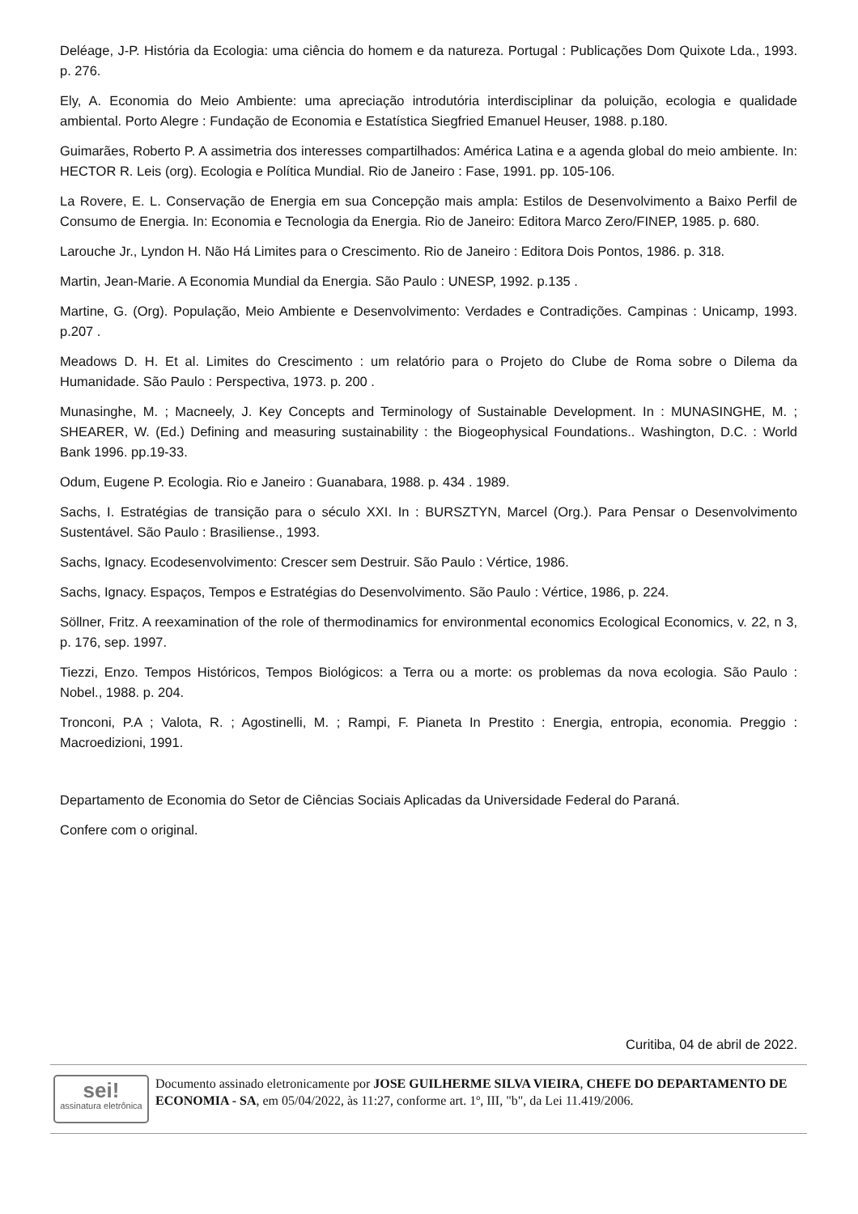Deléage, J-P. História da Ecologia: uma ciência do homem e da natureza. Portugal : Publicações Dom Quixote Lda., 1993. p. 276.
Ely, A. Economia do Meio Ambiente: uma apreciação introdutória interdisciplinar da poluição, ecologia e qualidade ambiental. Porto Alegre : Fundação de Economia e Estatística Siegfried Emanuel Heuser, 1988. p.180.
Guimarães, Roberto P. A assimetria dos interesses compartilhados: América Latina e a agenda global do meio ambiente. In: HECTOR R. Leis (org). Ecologia e Política Mundial. Rio de Janeiro : Fase, 1991. pp. 105-106.
La Rovere, E. L. Conservação de Energia em sua Concepção mais ampla: Estilos de Desenvolvimento a Baixo Perfil de Consumo de Energia. In: Economia e Tecnologia da Energia. Rio de Janeiro: Editora Marco Zero/FINEP, 1985. p. 680.
Larouche Jr., Lyndon H. Não Há Limites para o Crescimento. Rio de Janeiro : Editora Dois Pontos, 1986. p. 318.
Martin, Jean-Marie. A Economia Mundial da Energia. São Paulo : UNESP, 1992. p.135 .
Martine, G. (Org). População, Meio Ambiente e Desenvolvimento: Verdades e Contradições. Campinas : Unicamp, 1993. p.207 .
Meadows D. H. Et al. Limites do Crescimento : um relatório para o Projeto do Clube de Roma sobre o Dilema da Humanidade. São Paulo : Perspectiva, 1973. p. 200 .
Munasinghe, M. ; Macneely, J. Key Concepts and Terminology of Sustainable Development. In : MUNASINGHE, M. ; SHEARER, W. (Ed.) Defining and measuring sustainability : the Biogeophysical Foundations.. Washington, D.C. : World Bank 1996. pp.19-33.
Odum, Eugene P. Ecologia. Rio e Janeiro : Guanabara, 1988. p. 434 . 1989.
Sachs, I. Estratégias de transição para o século XXI. In : BURSZTYN, Marcel (Org.). Para Pensar o Desenvolvimento Sustentável. São Paulo : Brasiliense., 1993.
Sachs, Ignacy. Ecodesenvolvimento: Crescer sem Destruir. São Paulo : Vértice, 1986.
Sachs, Ignacy. Espaços, Tempos e Estratégias do Desenvolvimento. São Paulo : Vértice, 1986, p. 224.
Söllner, Fritz. A reexamination of the role of thermodinamics for environmental economics Ecological Economics, v. 22, n 3, p. 176, sep. 1997.
Tiezzi, Enzo. Tempos Históricos, Tempos Biológicos: a Terra ou a morte: os problemas da nova ecologia. São Paulo : Nobel., 1988. p. 204.
Tronconi, P.A ; Valota, R. ; Agostinelli, M. ; Rampi, F. Pianeta In Prestito : Energia, entropia, economia. Preggio : Macroedizioni, 1991.
Departamento de Economia do Setor de Ciências Sociais Aplicadas da Universidade Federal do Paraná.
Confere com o original.
Curitiba, 04 de abril de 2022.
sei!
assinatura eletrônica
Documento assinado eletronicamente por JOSE GUILHERME SILVA VIEIRA, CHEFE DO DEPARTAMENTO DE ECONOMIA - SA, em 05/04/2022, às 11:27, conforme art. 1º, III, "b", da Lei 11.419/2006.